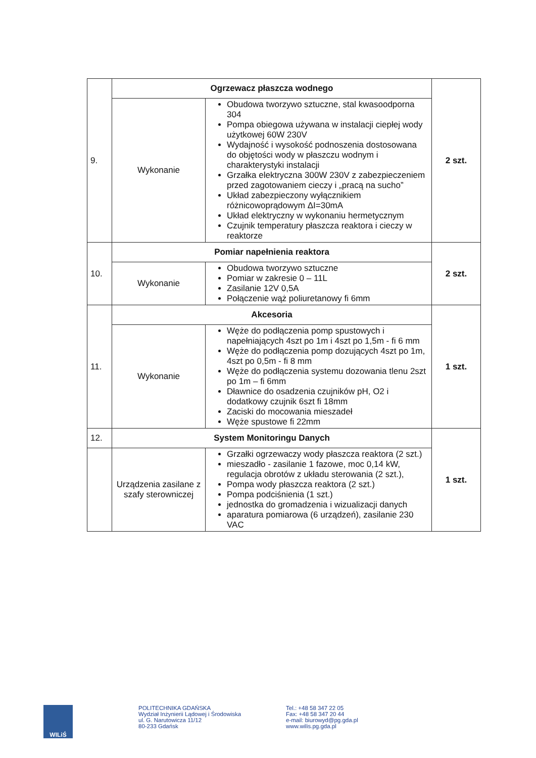| 9. | Ogrzewacz płaszcza wodnego | | 2 szt. |
| | Wykonanie | Obudowa tworzywo sztuczne, stal kwasoodporna 304 Pompa obiegowa używana w instalacji ciepłej wody użytkowej 60W 230V Wydajność i wysokość podnoszenia dostosowana do objętości wody w płaszczu wodnym i charakterystyki instalacji Grzałka elektryczna 300W 230V z zabezpieczeniem przed zagotowaniem cieczy i „pracą na sucho” Układ zabezpieczony wyłącznikiem różnicowoprądowym ΔI=30mA Układ elektryczny w wykonaniu hermetycznym Czujnik temperatury płaszcza reaktora i cieczy w reaktorze | |
| 10. | Pomiar napełnienia reaktora | | 2 szt. |
| | Wykonanie | Obudowa tworzywo sztuczne Pomiar w zakresie 0 – 11L Zasilanie 12V 0,5A Połączenie wąż poliuretanowy fi 6mm | |
| 11. | Akcesoria | | 1 szt. |
| | Wykonanie | Węże do podłączenia pomp spustowych i napełniających 4szt po 1m i 4szt po 1,5m - fi 6 mm Węże do podłączenia pomp dozujących 4szt po 1m, 4szt po 0,5m - fi 8 mm Węże do podłączenia systemu dozowania tlenu 2szt po 1m – fi 6mm Dławnice do osadzenia czujników pH, O2 i dodatkowy czujnik 6szt fi 18mm Zaciski do mocowania mieszadeł Węże spustowe fi 22mm | |
| 12. | System Monitoringu Danych | | 1 szt. |
| | Urządzenia zasilane z szafy sterowniczej | Grzałki ogrzewaczy wody płaszcza reaktora (2 szt.) mieszadło - zasilanie 1 fazowe, moc 0,14 kW, regulacja obrotów z układu sterowania (2 szt.), Pompa wody płaszcza reaktora (2 szt.) Pompa podciśnienia (1 szt.) jednostka do gromadzenia i wizualizacji danych aparatura pomiarowa (6 urządzeń), zasilanie 230 VAC | |
WILiŚ
POLITECHNIKA GDAŃSKA
Wydział Inżynierii Lądowej i Środowiska
ul. G. Narutowicza 11/12
80-233 Gdańsk
Tel.: +48 58 347 22 05
Fax: +48 58 347 20 44
e-mail: biurowyd@pg.gda.pl
www.wilis.pg.gda.pl